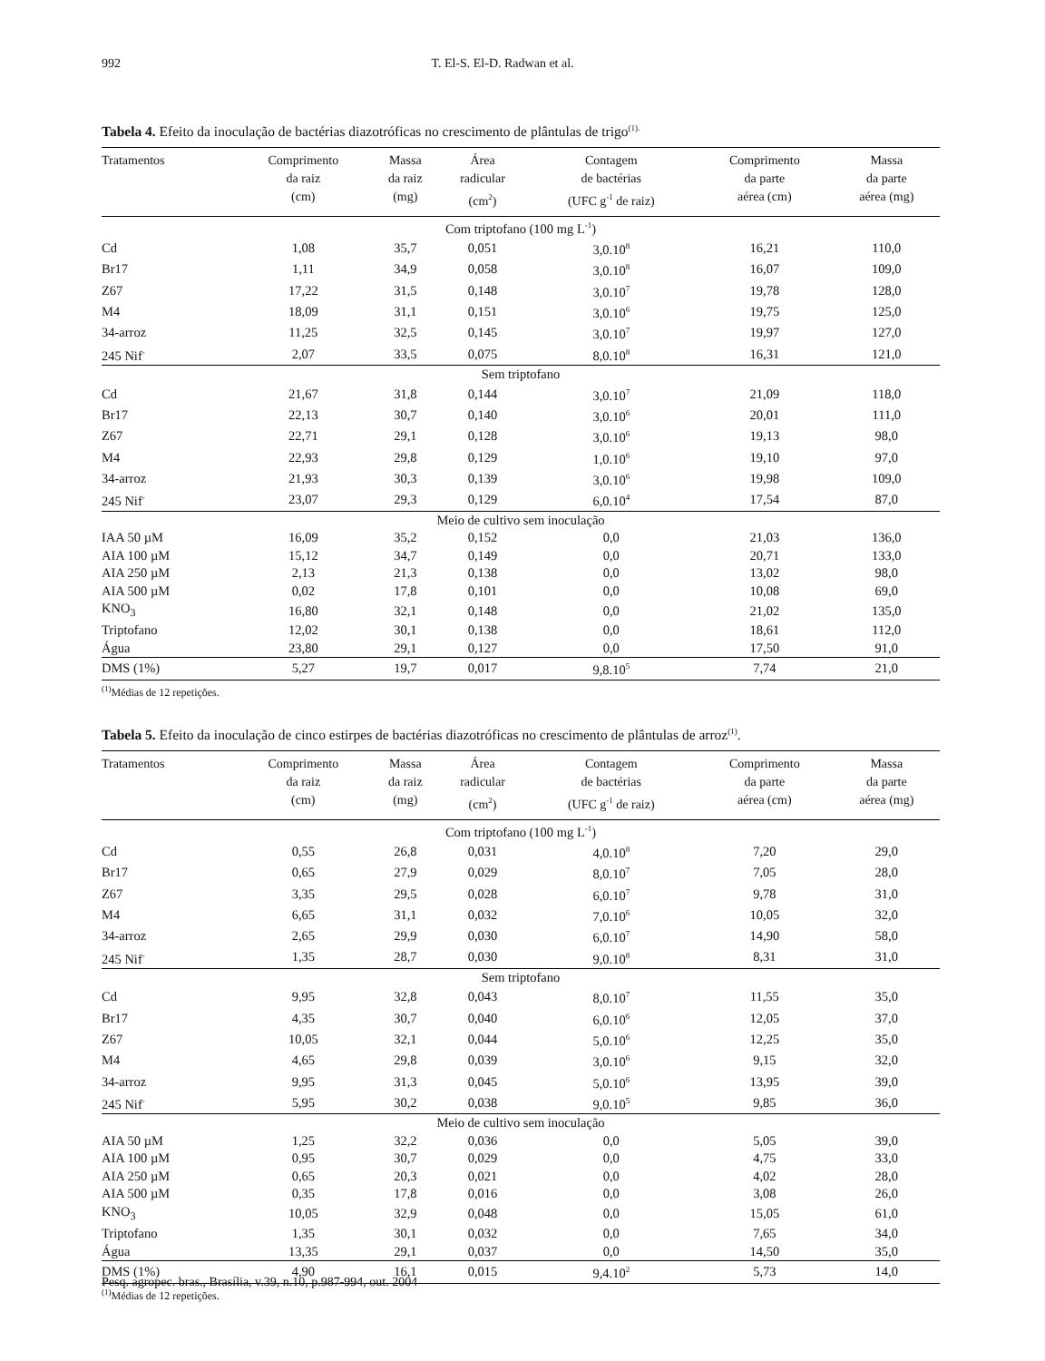992 T. El-S. El-D. Radwan et al.
Tabela 4. Efeito da inoculação de bactérias diazotróficas no crescimento de plântulas de trigo<sup>(1).</sup>
| Tratamentos | Comprimento da raiz (cm) | Massa da raiz (mg) | Área radicular (cm<sup>2</sup>) | Contagem de bactérias (UFC g<sup>-1</sup> de raiz) | Comprimento da parte aérea (cm) | Massa da parte aérea (mg) |
| --- | --- | --- | --- | --- | --- | --- |
| Com triptofano (100 mg L<sup>-1</sup>) | | | | | | |
| Cd | 1,08 | 35,7 | 0,051 | 3,0.10<sup>8</sup> | 16,21 | 110,0 |
| Br17 | 1,11 | 34,9 | 0,058 | 3,0.10<sup>8</sup> | 16,07 | 109,0 |
| Z67 | 17,22 | 31,5 | 0,148 | 3,0.10<sup>7</sup> | 19,78 | 128,0 |
| M4 | 18,09 | 31,1 | 0,151 | 3,0.10<sup>6</sup> | 19,75 | 125,0 |
| 34-arroz | 11,25 | 32,5 | 0,145 | 3,0.10<sup>7</sup> | 19,97 | 127,0 |
| 245 Nif<sup>-</sup> | 2,07 | 33,5 | 0,075 | 8,0.10<sup>8</sup> | 16,31 | 121,0 |
| Sem triptofano | | | | | | |
| Cd | 21,67 | 31,8 | 0,144 | 3,0.10<sup>7</sup> | 21,09 | 118,0 |
| Br17 | 22,13 | 30,7 | 0,140 | 3,0.10<sup>6</sup> | 20,01 | 111,0 |
| Z67 | 22,71 | 29,1 | 0,128 | 3,0.10<sup>6</sup> | 19,13 | 98,0 |
| M4 | 22,93 | 29,8 | 0,129 | 1,0.10<sup>6</sup> | 19,10 | 97,0 |
| 34-arroz | 21,93 | 30,3 | 0,139 | 3,0.10<sup>6</sup> | 19,98 | 109,0 |
| 245 Nif<sup>-</sup> | 23,07 | 29,3 | 0,129 | 6,0.10<sup>4</sup> | 17,54 | 87,0 |
| Meio de cultivo sem inoculação | | | | | | |
| IAA 50 µM | 16,09 | 35,2 | 0,152 | 0,0 | 21,03 | 136,0 |
| AIA 100 µM | 15,12 | 34,7 | 0,149 | 0,0 | 20,71 | 133,0 |
| AIA 250 µM | 2,13 | 21,3 | 0,138 | 0,0 | 13,02 | 98,0 |
| AIA 500 µM | 0,02 | 17,8 | 0,101 | 0,0 | 10,08 | 69,0 |
| KNO<sub>3</sub> | 16,80 | 32,1 | 0,148 | 0,0 | 21,02 | 135,0 |
| Triptofano | 12,02 | 30,1 | 0,138 | 0,0 | 18,61 | 112,0 |
| Água | 23,80 | 29,1 | 0,127 | 0,0 | 17,50 | 91,0 |
| DMS (1%) | 5,27 | 19,7 | 0,017 | 9,8.10<sup>5</sup> | 7,74 | 21,0 |
<sup>(1)</sup> Médias de 12 repetições.
Tabela 5. Efeito da inoculação de cinco estirpes de bactérias diazotróficas no crescimento de plântulas de arroz<sup>(1)</sup>.
| Tratamentos | Comprimento da raiz (cm) | Massa da raiz (mg) | Área radicular (cm<sup>2</sup>) | Contagem de bactérias (UFC g<sup>-1</sup> de raiz) | Comprimento da parte aérea (cm) | Massa da parte aérea (mg) |
| --- | --- | --- | --- | --- | --- | --- |
| Com triptofano (100 mg L<sup>-1</sup>) | | | | | | |
| Cd | 0,55 | 26,8 | 0,031 | 4,0.10<sup>8</sup> | 7,20 | 29,0 |
| Br17 | 0,65 | 27,9 | 0,029 | 8,0.10<sup>7</sup> | 7,05 | 28,0 |
| Z67 | 3,35 | 29,5 | 0,028 | 6,0.10<sup>7</sup> | 9,78 | 31,0 |
| M4 | 6,65 | 31,1 | 0,032 | 7,0.10<sup>6</sup> | 10,05 | 32,0 |
| 34-arroz | 2,65 | 29,9 | 0,030 | 6,0.10<sup>7</sup> | 14,90 | 58,0 |
| 245 Nif<sup>-</sup> | 1,35 | 28,7 | 0,030 | 9,0.10<sup>8</sup> | 8,31 | 31,0 |
| Sem triptofano | | | | | | |
| Cd | 9,95 | 32,8 | 0,043 | 8,0.10<sup>7</sup> | 11,55 | 35,0 |
| Br17 | 4,35 | 30,7 | 0,040 | 6,0.10<sup>6</sup> | 12,05 | 37,0 |
| Z67 | 10,05 | 32,1 | 0,044 | 5,0.10<sup>6</sup> | 12,25 | 35,0 |
| M4 | 4,65 | 29,8 | 0,039 | 3,0.10<sup>6</sup> | 9,15 | 32,0 |
| 34-arroz | 9,95 | 31,3 | 0,045 | 5,0.10<sup>6</sup> | 13,95 | 39,0 |
| 245 Nif<sup>-</sup> | 5,95 | 30,2 | 0,038 | 9,0.10<sup>5</sup> | 9,85 | 36,0 |
| Meio de cultivo sem inoculação | | | | | | |
| AIA 50 µM | 1,25 | 32,2 | 0,036 | 0,0 | 5,05 | 39,0 |
| AIA 100 µM | 0,95 | 30,7 | 0,029 | 0,0 | 4,75 | 33,0 |
| AIA 250 µM | 0,65 | 20,3 | 0,021 | 0,0 | 4,02 | 28,0 |
| AIA 500 µM | 0,35 | 17,8 | 0,016 | 0,0 | 3,08 | 26,0 |
| KNO<sub>3</sub> | 10,05 | 32,9 | 0,048 | 0,0 | 15,05 | 61,0 |
| Triptofano | 1,35 | 30,1 | 0,032 | 0,0 | 7,65 | 34,0 |
| Água | 13,35 | 29,1 | 0,037 | 0,0 | 14,50 | 35,0 |
| DMS (1%) | 4,90 | 16,1 | 0,015 | 9,4.10<sup>2</sup> | 5,73 | 14,0 |
<sup>(1)</sup> Médias de 12 repetições.
Pesq. agropec. bras., Brasília, v.39, n.10, p.987-994, out. 2004